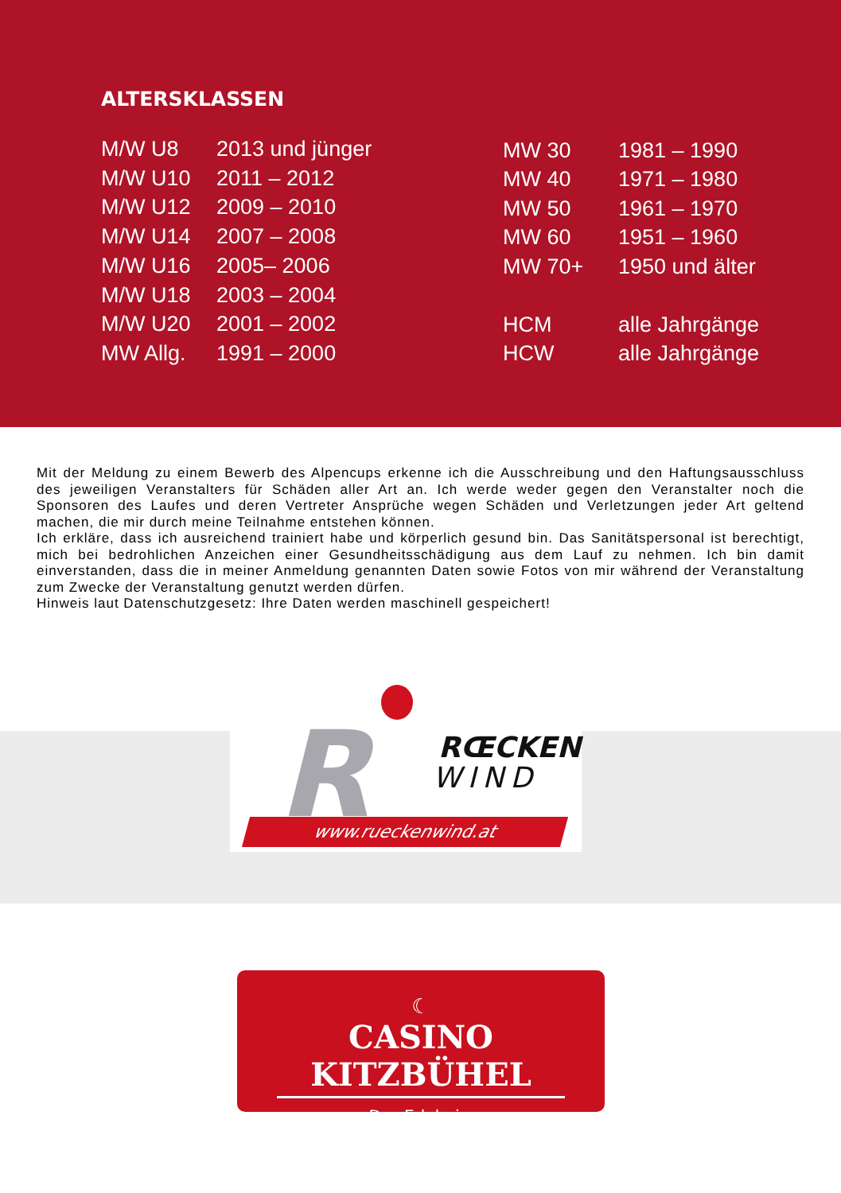ALTERSKLASSEN
| M/W U8 | 2013 und jünger |
| M/W U10 | 2011 – 2012 |
| M/W U12 | 2009 – 2010 |
| M/W U14 | 2007 – 2008 |
| M/W U16 | 2005– 2006 |
| M/W U18 | 2003 – 2004 |
| M/W U20 | 2001 – 2002 |
| MW Allg. | 1991 – 2000 |
| MW 30 | 1981 – 1990 |
| MW 40 | 1971 – 1980 |
| MW 50 | 1961 – 1970 |
| MW 60 | 1951 – 1960 |
| MW 70+ | 1950 und älter |
| HCM | alle Jahrgänge |
| HCW | alle Jahrgänge |
Mit der Meldung zu einem Bewerb des Alpencups erkenne ich die Ausschreibung und den Haftungsausschluss des jeweiligen Veranstalters für Schäden aller Art an. Ich werde weder gegen den Veranstalter noch die Sponsoren des Laufes und deren Vertreter Ansprüche wegen Schäden und Verletzungen jeder Art geltend machen, die mir durch meine Teilnahme entstehen können.
Ich erkläre, dass ich ausreichend trainiert habe und körperlich gesund bin. Das Sanitätspersonal ist berechtigt, mich bei bedrohlichen Anzeichen einer Gesundheitsschädigung aus dem Lauf zu nehmen. Ich bin damit einverstanden, dass die in meiner Anmeldung genannten Daten sowie Fotos von mir während der Veranstaltung zum Zwecke der Veranstaltung genutzt werden dürfen.
Hinweis laut Datenschutzgesetz: Ihre Daten werden maschinell gespeichert!
R RŒCKEN
WIND
www.rueckenwind.at
☾
CASINO KITZBÜHEL
Das Erlebnis.